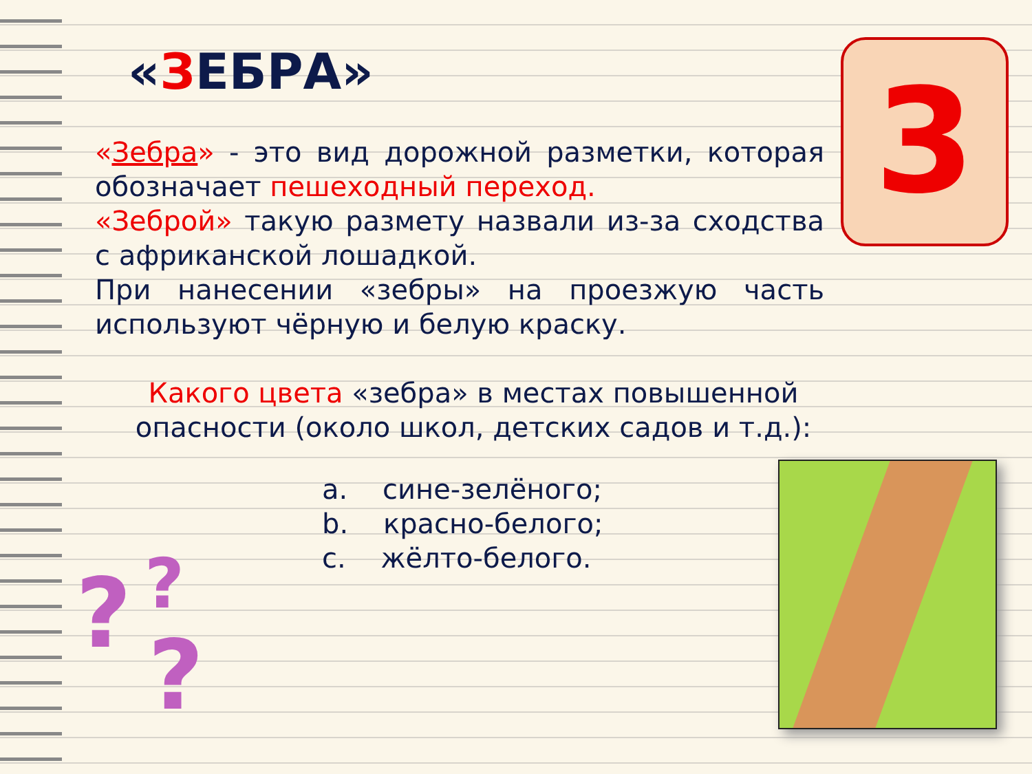«ЗЕБРА»
«Зебра» - это вид дорожной разметки, которая обозначает пешеходный переход.
«Зеброй» такую размету назвали из-за сходства с африканской лошадкой.
При нанесении «зебры» на проезжую часть используют чёрную и белую краску.
Какого цвета «зебра» в местах повышенной опасности (около школ, детских садов и т.д.):
a. сине-зелёного;
b. красно-белого;
c. жёлто-белого.
3
? ?
?